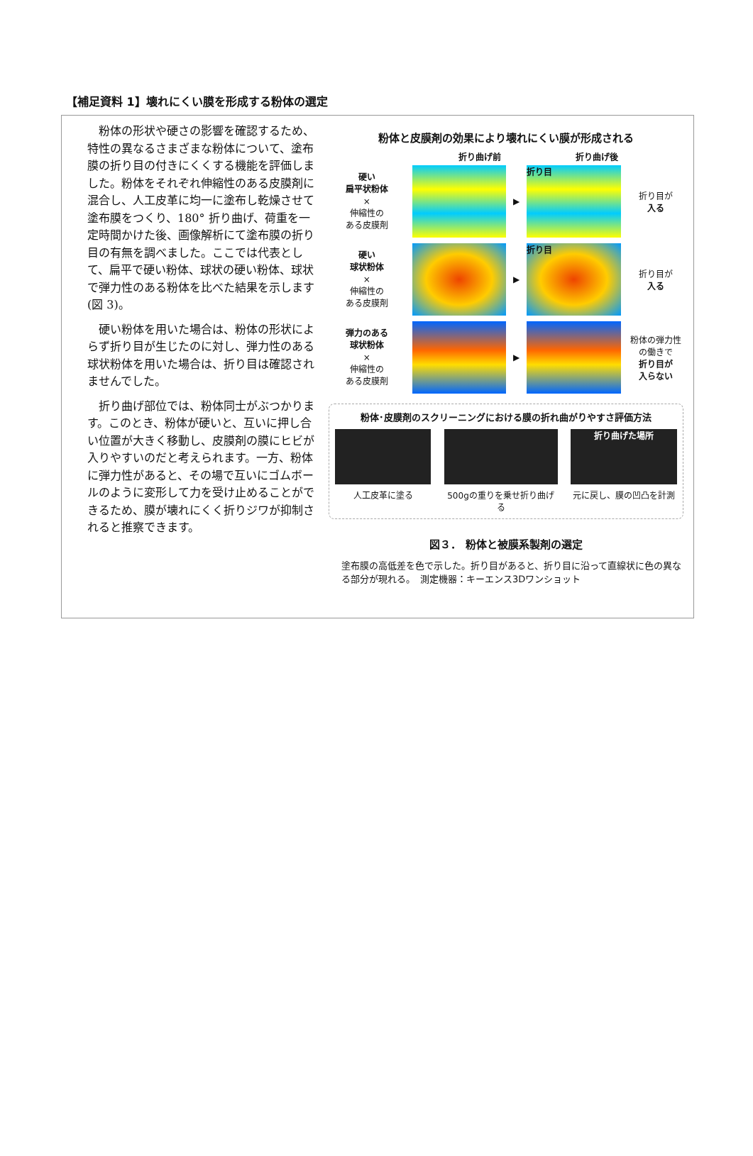【補足資料 1】壊れにくい膜を形成する粉体の選定
粉体の形状や硬さの影響を確認するため、特性の異なるさまざまな粉体について、塗布膜の折り目の付きにくくする機能を評価しました。粉体をそれぞれ伸縮性のある皮膜剤に混合し、人工皮革に均一に塗布し乾燥させて塗布膜をつくり、180° 折り曲げ、荷重を一定時間かけた後、画像解析にて塗布膜の折り目の有無を調べました。ここでは代表として、扁平で硬い粉体、球状の硬い粉体、球状で弾力性のある粉体を比べた結果を示します(図 3)。
硬い粉体を用いた場合は、粉体の形状によらず折り目が生じたのに対し、弾力性のある球状粉体を用いた場合は、折り目は確認されませんでした。
折り曲げ部位では、粉体同士がぶつかります。このとき、粉体が硬いと、互いに押し合い位置が大きく移動し、皮膜剤の膜にヒビが入りやすいのだと考えられます。一方、粉体に弾力性があると、その場で互いにゴムボールのように変形して力を受け止めることができるため、膜が壊れにくく折りジワが抑制されると推察できます。
粉体と皮膜剤の効果により壊れにくい膜が形成される
折り曲げ前 折り曲げ後
硬い
扁平状粉体
×
伸縮性の
ある皮膜剤
▶
折り目
折り目が
入る
硬い
球状粉体
×
伸縮性の
ある皮膜剤
▶
折り目
折り目が
入る
弾力のある
球状粉体
×
伸縮性の
ある皮膜剤
▶
粉体の弾力性の働きで
折り目が
入らない
粉体･皮膜剤のスクリーニングにおける膜の折れ曲がりやすさ評価方法
人工皮革に塗る 500gの重りを乗せ折り曲げる
折り曲げた場所
元に戻し、膜の凹凸を計測
図３． 粉体と被膜系製剤の選定
塗布膜の高低差を色で示した。折り目があると、折り目に沿って直線状に色の異なる部分が現れる。　測定機器：キーエンス3Dワンショット